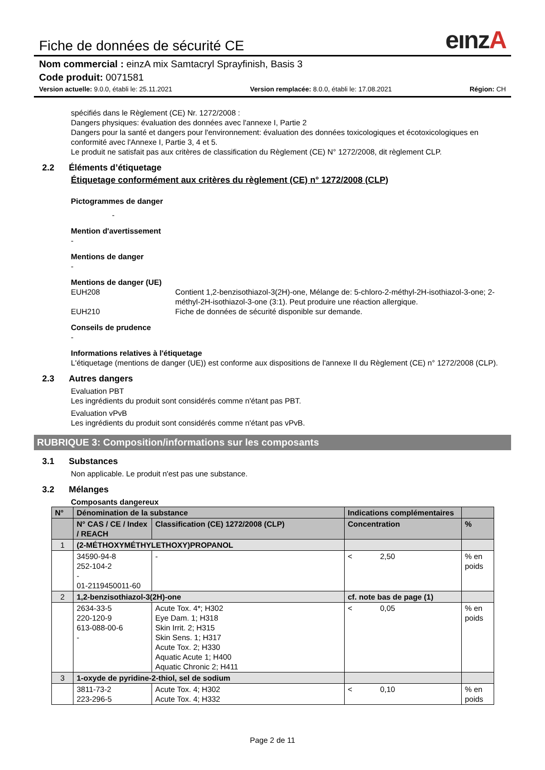Fiche de données de sécurité CE eınzA
Nom commercial : einzA mix Samtacryl Sprayfinish, Basis 3
Code produit: 0071581
Version actuelle: 9.0.0, établi le: 25.11.2021 Version remplacée: 8.0.0, établi le: 17.08.2021 Région: CH
spécifiés dans le Règlement (CE) Nr. 1272/2008 :
Dangers physiques: évaluation des données avec l'annexe I, Partie 2
Dangers pour la santé et dangers pour l'environnement: évaluation des données toxicologiques et écotoxicologiques en conformité avec l'Annexe I, Partie 3, 4 et 5.
Le produit ne satisfait pas aux critères de classification du Règlement (CE) N° 1272/2008, dit règlement CLP.
2.2 Éléments d’étiquetage
Étiquetage conformément aux critères du règlement (CE) n° 1272/2008 (CLP)
Pictogrammes de danger
-
Mention d'avertissement
-
Mentions de danger
-
Mentions de danger (UE)
EUH208 Contient 1,2-benzisothiazol-3(2H)-one, Mélange de: 5-chloro-2-méthyl-2H-isothiazol-3-one; 2-méthyl-2H-isothiazol-3-one (3:1). Peut produire une réaction allergique.
EUH210 Fiche de données de sécurité disponible sur demande.
Conseils de prudence
-
Informations relatives à l'étiquetage
L'étiquetage (mentions de danger (UE)) est conforme aux dispositions de l'annexe II du Règlement (CE) n° 1272/2008 (CLP).
2.3 Autres dangers
Evaluation PBT
Les ingrédients du produit sont considérés comme n'étant pas PBT.
Evaluation vPvB
Les ingrédients du produit sont considérés comme n'étant pas vPvB.
RUBRIQUE 3: Composition/informations sur les composants
3.1 Substances
Non applicable. Le produit n'est pas une substance.
3.2 Mélanges
Composants dangereux
| N° | Dénomination de la substance | | Indications complémentaires | |
| --- | --- | --- | --- | --- |
| | N° CAS / CE / Index / REACH | Classification (CE) 1272/2008 (CLP) | Concentration | % |
| 1 | (2-MÉTHOXYMÉTHYLETHOXY)PROPANOL | | | |
| | 34590-94-8 252-104-2 - 01-2119450011-60 | - | < 2,50 | % en poids |
| 2 | 1,2-benzisothiazol-3(2H)-one | | cf. note bas de page (1) | |
| | 2634-33-5 220-120-9 613-088-00-6 - | Acute Tox. 4*; H302 Eye Dam. 1; H318 Skin Irrit. 2; H315 Skin Sens. 1; H317 Acute Tox. 2; H330 Aquatic Acute 1; H400 Aquatic Chronic 2; H411 | < 0,05 | % en poids |
| 3 | 1-oxyde de pyridine-2-thiol, sel de sodium | | | |
| | 3811-73-2 223-296-5 | Acute Tox. 4; H302 Acute Tox. 4; H332 | < 0,10 | % en poids |
Page 2 de 11